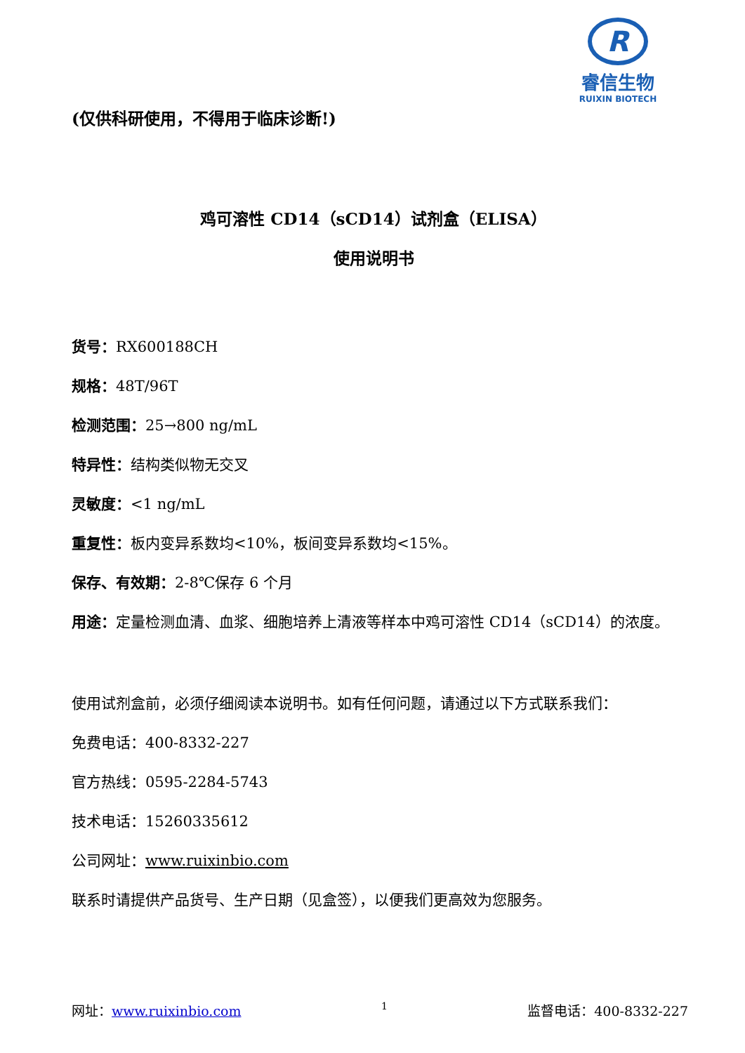R
睿信生物
RUIXIN BIOTECH
(仅供科研使用，不得用于临床诊断!)
鸡可溶性 CD14（sCD14）试剂盒（ELISA）
使用说明书
货号：RX600188CH
规格：48T/96T
检测范围：25→800 ng/mL
特异性：结构类似物无交叉
灵敏度：<1 ng/mL
重复性：板内变异系数均<10%，板间变异系数均<15%。
保存、有效期：2-8℃保存 6 个月
用途：定量检测血清、血浆、细胞培养上清液等样本中鸡可溶性 CD14（sCD14）的浓度。
使用试剂盒前，必须仔细阅读本说明书。如有任何问题，请通过以下方式联系我们：
免费电话：400-8332-227
官方热线：0595-2284-5743
技术电话：15260335612
公司网址：www.ruixinbio.com
联系时请提供产品货号、生产日期（见盒签），以便我们更高效为您服务。
网址：www.ruixinbio.com 1 监督电话：400-8332-227